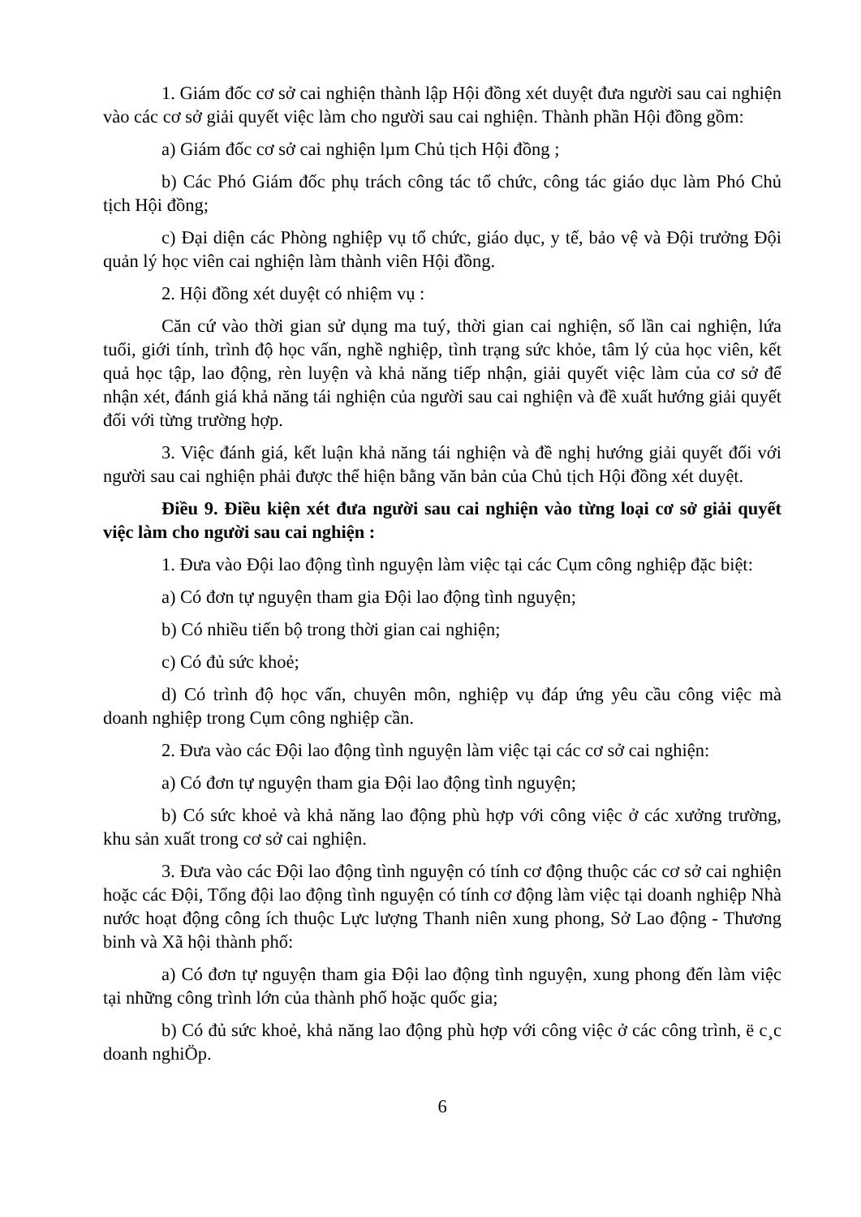1. Giám đốc cơ sở cai nghiện thành lập Hội đồng xét duyệt đưa người sau cai nghiện vào các cơ sở giải quyết việc làm cho người sau cai nghiện. Thành phần Hội đồng gồm:
a) Giám đốc cơ sở cai nghiện lµm Chủ tịch Hội đồng ;
b) Các Phó Giám đốc phụ trách công tác tổ chức, công tác giáo dục làm Phó Chủ tịch Hội đồng;
c) Đại diện các Phòng nghiệp vụ tổ chức, giáo dục, y tế, bảo vệ và Đội trưởng Đội quản lý học viên cai nghiện làm thành viên Hội đồng.
2. Hội đồng xét duyệt có nhiệm vụ :
Căn cứ vào thời gian sử dụng ma tuý, thời gian cai nghiện, số lần cai nghiện, lứa tuổi, giới tính, trình độ học vấn, nghề nghiệp, tình trạng sức khỏe, tâm lý của học viên, kết quả học tập, lao động, rèn luyện và khả năng tiếp nhận, giải quyết việc làm của cơ sở để nhận xét, đánh giá khả năng tái nghiện của người sau cai nghiện và đề xuất hướng giải quyết đối với từng trường hợp.
3. Việc đánh giá, kết luận khả năng tái nghiện và đề nghị hướng giải quyết đối với người sau cai nghiện phải được thể hiện bằng văn bản của Chủ tịch Hội đồng xét duyệt.
Điều 9. Điều kiện xét đưa người sau cai nghiện vào từng loại cơ sở giải quyết việc làm cho người sau cai nghiện :
1. Đưa vào Đội lao động tình nguyện làm việc tại các Cụm công nghiệp đặc biệt:
a) Có đơn tự nguyện tham gia Đội lao động tình nguyện;
b) Có nhiều tiến bộ trong thời gian cai nghiện;
c) Có đủ sức khoẻ;
d) Có trình độ học vấn, chuyên môn, nghiệp vụ đáp ứng yêu cầu công việc mà doanh nghiệp trong Cụm công nghiệp cần.
2. Đưa vào các Đội lao động tình nguyện làm việc tại các cơ sở cai nghiện:
a) Có đơn tự nguyện tham gia Đội lao động tình nguyện;
b) Có sức khoẻ và khả năng lao động phù hợp với công việc ở các xưởng trường, khu sản xuất trong cơ sở cai nghiện.
3. Đưa vào các Đội lao động tình nguyện có tính cơ động thuộc các cơ sở cai nghiện hoặc các Đội, Tổng đội lao động tình nguyện có tính cơ động làm việc tại doanh nghiệp Nhà nước hoạt động công ích thuộc Lực lượng Thanh niên xung phong, Sở Lao động - Thương binh và Xã hội thành phố:
a) Có đơn tự nguyện tham gia Đội lao động tình nguyện, xung phong đến làm việc tại những công trình lớn của thành phố hoặc quốc gia;
b) Có đủ sức khoẻ, khả năng lao động phù hợp với công việc ở các công trình, ë c¸c doanh nghiÖp.
6